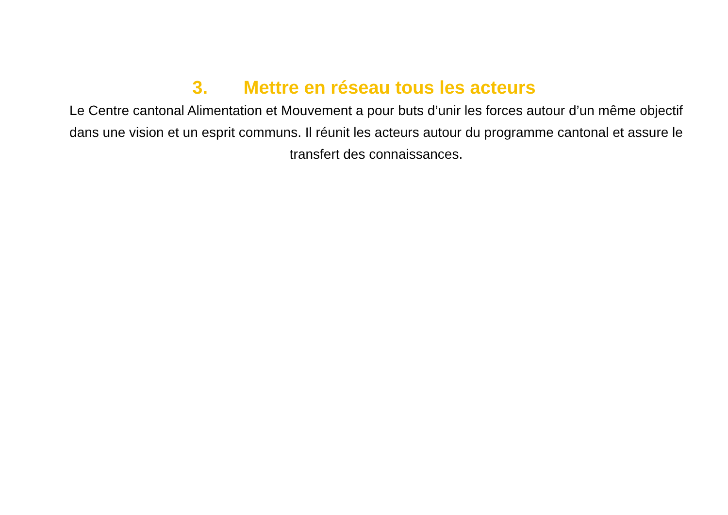3. Mettre en réseau tous les acteurs
Le Centre cantonal Alimentation et Mouvement a pour buts d’unir les forces autour d’un même objectif dans une vision et un esprit communs. Il réunit les acteurs autour du programme cantonal et assure le transfert des connaissances.